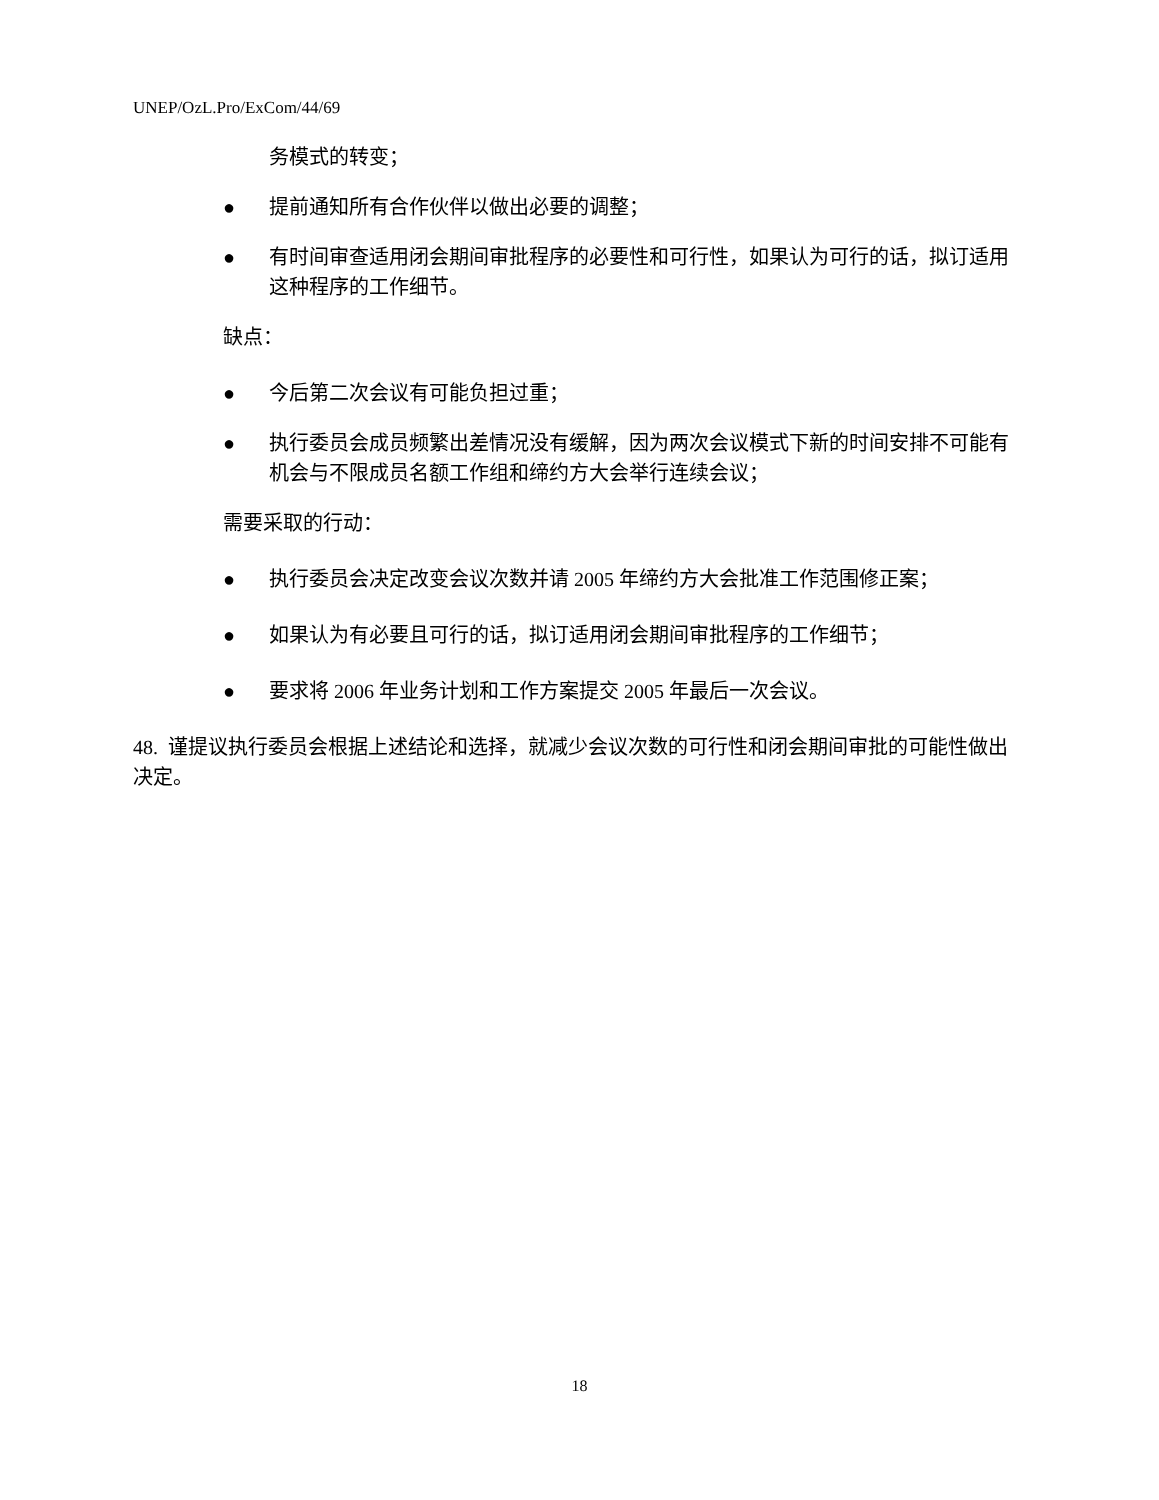UNEP/OzL.Pro/ExCom/44/69
务模式的转变；
● 提前通知所有合作伙伴以做出必要的调整；
● 有时间审查适用闭会期间审批程序的必要性和可行性，如果认为可行的话，拟订适用这种程序的工作细节。
缺点：
● 今后第二次会议有可能负担过重；
● 执行委员会成员频繁出差情况没有缓解，因为两次会议模式下新的时间安排不可能有机会与不限成员名额工作组和缔约方大会举行连续会议；
需要采取的行动：
● 执行委员会决定改变会议次数并请 2005 年缔约方大会批准工作范围修正案；
● 如果认为有必要且可行的话，拟订适用闭会期间审批程序的工作细节；
● 要求将 2006 年业务计划和工作方案提交 2005 年最后一次会议。
48. 谨提议执行委员会根据上述结论和选择，就减少会议次数的可行性和闭会期间审批的可能性做出决定。
18